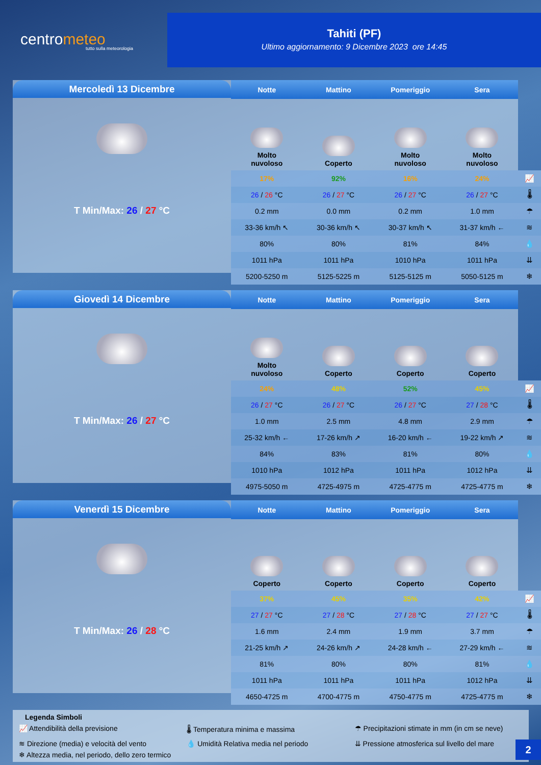centrometeo
tutto sulla meteorologia
Tahiti (PF)
Ultimo aggiornamento: 9 Dicembre 2023 ore 14:45
Mercoledì 13 Dicembre
T Min/Max: 26 / 27 °C
| Notte | Mattino | Pomeriggio | Sera | |
| --- | --- | --- | --- | --- |
| Molto nuvoloso | Coperto | Molto nuvoloso | Molto nuvoloso | |
| 17% | 92% | 16% | 24% | 📈 |
| 26 / 26 °C | 26 / 27 °C | 26 / 27 °C | 26 / 27 °C | 🌡 |
| 0.2 mm | 0.0 mm | 0.2 mm | 1.0 mm | ☂ |
| 33-36 km/h ↖ | 30-36 km/h ↖ | 30-37 km/h ↖ | 31-37 km/h ← | ≋ |
| 80% | 80% | 81% | 84% | 💧 |
| 1011 hPa | 1011 hPa | 1010 hPa | 1011 hPa | ⇊ |
| 5200-5250 m | 5125-5225 m | 5125-5125 m | 5050-5125 m | ❄ |
Giovedì 14 Dicembre
T Min/Max: 26 / 27 °C
| Notte | Mattino | Pomeriggio | Sera | |
| --- | --- | --- | --- | --- |
| Molto nuvoloso | Coperto | Coperto | Coperto | |
| 24% | 48% | 52% | 45% | 📈 |
| 26 / 27 °C | 26 / 27 °C | 26 / 27 °C | 27 / 28 °C | 🌡 |
| 1.0 mm | 2.5 mm | 4.8 mm | 2.9 mm | ☂ |
| 25-32 km/h ← | 17-26 km/h ↗ | 16-20 km/h ← | 19-22 km/h ↗ | ≋ |
| 84% | 83% | 81% | 80% | 💧 |
| 1010 hPa | 1012 hPa | 1011 hPa | 1012 hPa | ⇊ |
| 4975-5050 m | 4725-4975 m | 4725-4775 m | 4725-4775 m | ❄ |
Venerdì 15 Dicembre
T Min/Max: 26 / 28 °C
| Notte | Mattino | Pomeriggio | Sera | |
| --- | --- | --- | --- | --- |
| Coperto | Coperto | Coperto | Coperto | |
| 37% | 45% | 35% | 42% | 📈 |
| 27 / 27 °C | 27 / 28 °C | 27 / 28 °C | 27 / 27 °C | 🌡 |
| 1.6 mm | 2.4 mm | 1.9 mm | 3.7 mm | ☂ |
| 21-25 km/h ↗ | 24-26 km/h ↗ | 24-28 km/h ← | 27-29 km/h ← | ≋ |
| 81% | 80% | 80% | 81% | 💧 |
| 1011 hPa | 1011 hPa | 1011 hPa | 1012 hPa | ⇊ |
| 4650-4725 m | 4700-4775 m | 4750-4775 m | 4725-4775 m | ❄ |
Legenda Simboli
📈 Attendibilità della previsione
🌡 Temperatura minima e massima
☂ Precipitazioni stimate in mm (in cm se neve)
≋ Direzione (media) e velocità del vento
💧 Umidità Relativa media nel periodo
⇊ Pressione atmosferica sul livello del mare
❄ Altezza media, nel periodo, dello zero termico
2